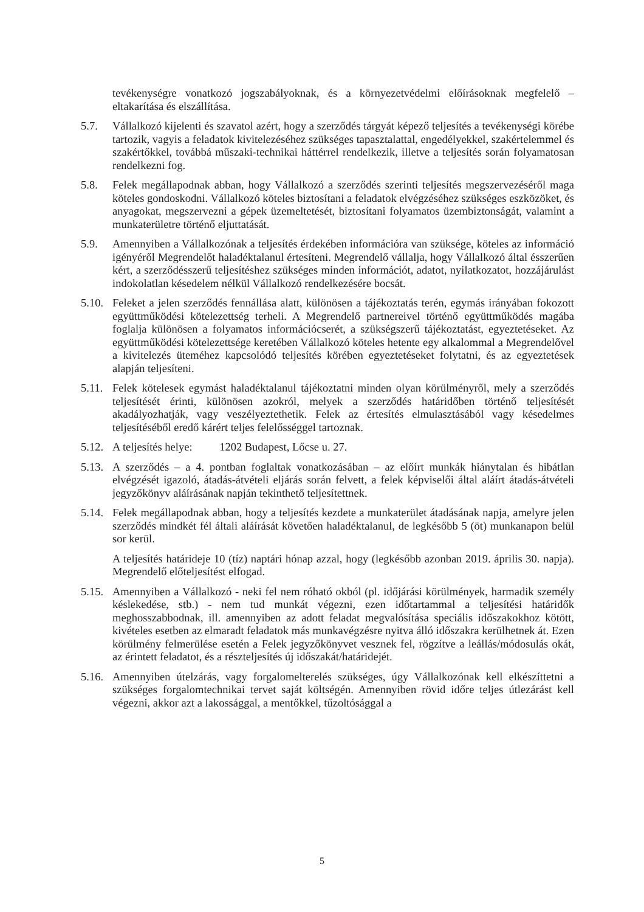tevékenységre vonatkozó jogszabályoknak, és a környezetvédelmi előírásoknak megfelelő – eltakarítása és elszállítása.
5.7. Vállalkozó kijelenti és szavatol azért, hogy a szerződés tárgyát képező teljesítés a tevékenységi körébe tartozik, vagyis a feladatok kivitelezéséhez szükséges tapasztalattal, engedélyekkel, szakértelemmel és szakértőkkel, továbbá műszaki-technikai háttérrel rendelkezik, illetve a teljesítés során folyamatosan rendelkezni fog.
5.8. Felek megállapodnak abban, hogy Vállalkozó a szerződés szerinti teljesítés megszervezéséről maga köteles gondoskodni. Vállalkozó köteles biztosítani a feladatok elvégzéséhez szükséges eszközöket, és anyagokat, megszervezni a gépek üzemeltetését, biztosítani folyamatos üzembiztonságát, valamint a munkaterületre történő eljuttatását.
5.9. Amennyiben a Vállalkozónak a teljesítés érdekében információra van szüksége, köteles az információ igényéről Megrendelőt haladéktalanul értesíteni. Megrendelő vállalja, hogy Vállalkozó által ésszerűen kért, a szerződésszerű teljesítéshez szükséges minden információt, adatot, nyilatkozatot, hozzájárulást indokolatlan késedelem nélkül Vállalkozó rendelkezésére bocsát.
5.10.
Feleket a jelen szerződés fennállása alatt, különösen a tájékoztatás terén, egymás irányában fokozott együttműködési kötelezettség terheli. A Megrendelő partnereivel történő együttműködés magába foglalja különösen a folyamatos információcserét, a szükségszerű tájékoztatást, egyeztetéseket. Az együttműködési kötelezettsége keretében Vállalkozó köteles hetente egy alkalommal a Megrendelővel a kivitelezés üteméhez kapcsolódó teljesítés körében egyeztetéseket folytatni, és az egyeztetések alapján teljesíteni.
5.11.
Felek kötelesek egymást haladéktalanul tájékoztatni minden olyan körülményről, mely a szerződés teljesítését érinti, különösen azokról, melyek a szerződés határidőben történő teljesítését akadályozhatják, vagy veszélyeztethetik. Felek az értesítés elmulasztásából vagy késedelmes teljesítéséből eredő kárért teljes felelősséggel tartoznak.
5.12.
A teljesítés helye: 1202 Budapest, Lőcse u. 27.
5.13.
A szerződés – a 4. pontban foglaltak vonatkozásában – az előírt munkák hiánytalan és hibátlan elvégzését igazoló, átadás-átvételi eljárás során felvett, a felek képviselői által aláírt átadás-átvételi jegyzőkönyv aláírásának napján tekinthető teljesítettnek.
5.14.
Felek megállapodnak abban, hogy a teljesítés kezdete a munkaterület átadásának napja, amelyre jelen szerződés mindkét fél általi aláírását követően haladéktalanul, de legkésőbb 5 (öt) munkanapon belül sor kerül.
A teljesítés határideje 10 (tíz) naptári hónap azzal, hogy (legkésőbb azonban 2019. április 30. napja). Megrendelő előteljesítést elfogad.
5.15.
Amennyiben a Vállalkozó - neki fel nem róható okból (pl. időjárási körülmények, harmadik személy késlekedése, stb.) - nem tud munkát végezni, ezen időtartammal a teljesítési határidők meghosszabbodnak, ill. amennyiben az adott feladat megvalósítása speciális időszakokhoz kötött, kivételes esetben az elmaradt feladatok más munkavégzésre nyitva álló időszakra kerülhetnek át. Ezen körülmény felmerülése esetén a Felek jegyzőkönyvet vesznek fel, rögzítve a leállás/módosulás okát, az érintett feladatot, és a részteljesítés új időszakát/határidejét.
5.16.
Amennyiben útelzárás, vagy forgalomelterelés szükséges, úgy Vállalkozónak kell elkészíttetni a szükséges forgalomtechnikai tervet saját költségén. Amennyiben rövid időre teljes útlezárást kell végezni, akkor azt a lakossággal, a mentőkkel, tűzoltósággal a
5